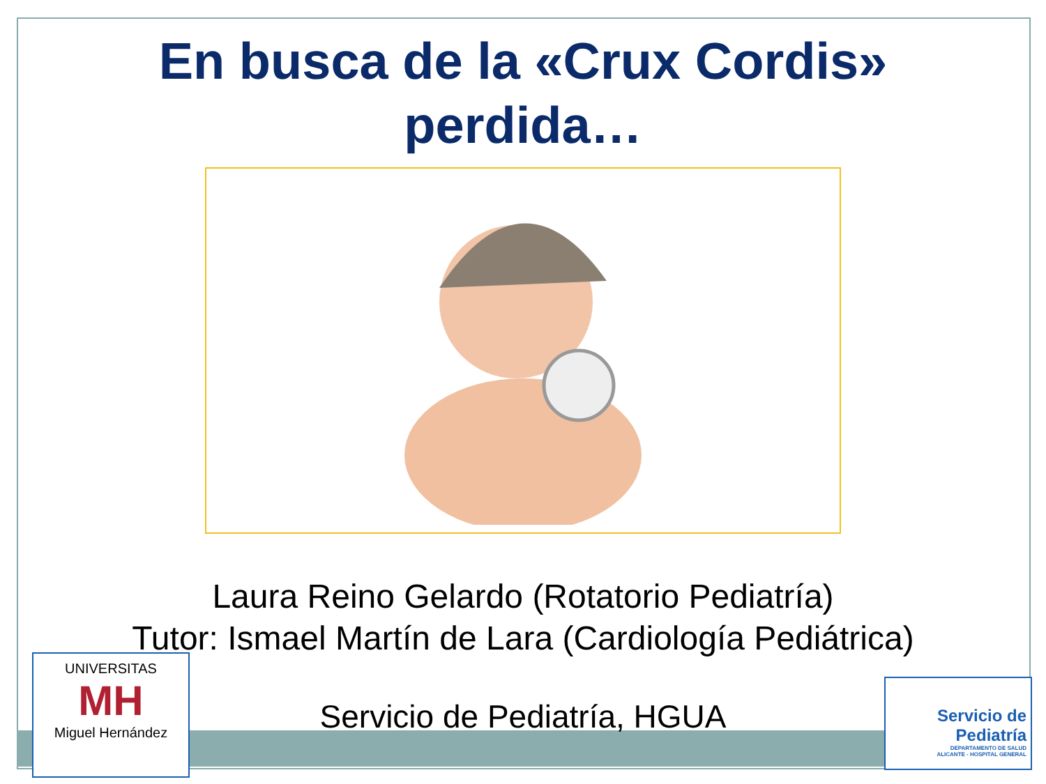En busca de la «Crux Cordis»
perdida…
Laura Reino Gelardo (Rotatorio Pediatría)
Tutor: Ismael Martín de Lara (Cardiología Pediátrica)
Servicio de Pediatría, HGUA
UNIVERSITAS
MH
Miguel Hernández
Servicio de
Pediatría
DEPARTAMENTO DE SALUD
ALICANTE - HOSPITAL GENERAL